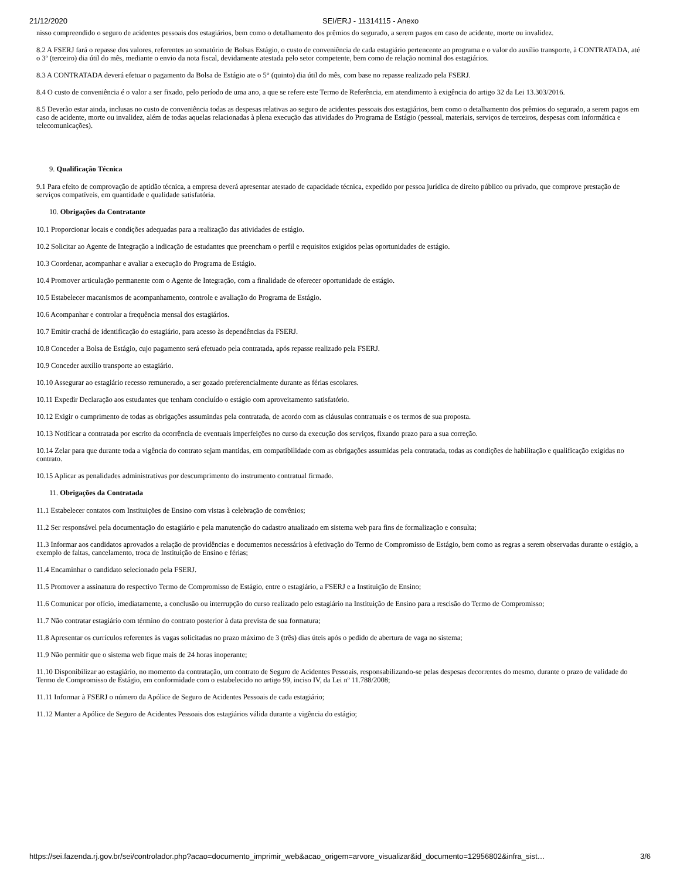21/12/2020 SEI/ERJ - 11314115 - Anexo
nisso compreendido o seguro de acidentes pessoais dos estagiários, bem como o detalhamento dos prêmios do segurado, a serem pagos em caso de acidente, morte ou invalidez.
8.2 A FSERJ fará o repasse dos valores, referentes ao somatório de Bolsas Estágio, o custo de conveniência de cada estagiário pertencente ao programa e o valor do auxílio transporte, à CONTRATADA, até o 3º (terceiro) dia útil do mês, mediante o envio da nota fiscal, devidamente atestada pelo setor competente, bem como de relação nominal dos estagiários.
8.3 A CONTRATADA deverá efetuar o pagamento da Bolsa de Estágio ate o 5° (quinto) dia útil do mês, com base no repasse realizado pela FSERJ.
8.4 O custo de conveniência é o valor a ser fixado, pelo período de uma ano, a que se refere este Termo de Referência, em atendimento à exigência do artigo 32 da Lei 13.303/2016.
8.5 Deverão estar ainda, inclusas no custo de conveniência todas as despesas relativas ao seguro de acidentes pessoais dos estagiários, bem como o detalhamento dos prêmios do segurado, a serem pagos em caso de acidente, morte ou invalidez, além de todas aquelas relacionadas à plena execução das atividades do Programa de Estágio (pessoal, materiais, serviços de terceiros, despesas com informática e telecomunicações).
9. Qualificação Técnica
9.1 Para efeito de comprovação de aptidão técnica, a empresa deverá apresentar atestado de capacidade técnica, expedido por pessoa jurídica de direito público ou privado, que comprove prestação de serviços compatíveis, em quantidade e qualidade satisfatória.
10. Obrigações da Contratante
10.1 Proporcionar locais e condições adequadas para a realização das atividades de estágio.
10.2 Solicitar ao Agente de Integração a indicação de estudantes que preencham o perfil e requisitos exigidos pelas oportunidades de estágio.
10.3 Coordenar, acompanhar e avaliar a execução do Programa de Estágio.
10.4 Promover articulação permanente com o Agente de Integração, com a finalidade de oferecer oportunidade de estágio.
10.5 Estabelecer macanismos de acompanhamento, controle e avaliação do Programa de Estágio.
10.6 Acompanhar e controlar a frequência mensal dos estagiários.
10.7 Emitir crachá de identificação do estagiário, para acesso às dependências da FSERJ.
10.8 Conceder a Bolsa de Estágio, cujo pagamento será efetuado pela contratada, após repasse realizado pela FSERJ.
10.9 Conceder auxílio transporte ao estagiário.
10.10 Assegurar ao estagiário recesso remunerado, a ser gozado preferencialmente durante as férias escolares.
10.11 Expedir Declaração aos estudantes que tenham concluído o estágio com aproveitamento satisfatório.
10.12 Exigir o cumprimento de todas as obrigações assumindas pela contratada, de acordo com as cláusulas contratuais e os termos de sua proposta.
10.13 Notificar a contratada por escrito da ocorrência de eventuais imperfeições no curso da execução dos serviços, fixando prazo para a sua correção.
10.14 Zelar para que durante toda a vigência do contrato sejam mantidas, em compatibilidade com as obrigações assumidas pela contratada, todas as condições de habilitação e qualificação exigidas no contrato.
10.15 Aplicar as penalidades administrativas por descumprimento do instrumento contratual firmado.
11. Obrigações da Contratada
11.1 Estabelecer contatos com Instituições de Ensino com vistas à celebração de convênios;
11.2 Ser responsável pela documentação do estagiário e pela manutenção do cadastro atualizado em sistema web para fins de formalização e consulta;
11.3 Informar aos candidatos aprovados a relação de providências e documentos necessários à efetivação do Termo de Compromisso de Estágio, bem como as regras a serem observadas durante o estágio, a exemplo de faltas, cancelamento, troca de Instituição de Ensino e férias;
11.4 Encaminhar o candidato selecionado pela FSERJ.
11.5 Promover a assinatura do respectivo Termo de Compromisso de Estágio, entre o estagiário, a FSERJ e a Instituição de Ensino;
11.6 Comunicar por ofício, imediatamente, a conclusão ou interrupção do curso realizado pelo estagiário na Instituição de Ensino para a rescisão do Termo de Compromisso;
11.7 Não contratar estagiário com término do contrato posterior à data prevista de sua formatura;
11.8 Apresentar os currículos referentes às vagas solicitadas no prazo máximo de 3 (três) dias úteis após o pedido de abertura de vaga no sistema;
11.9 Não permitir que o sistema web fique mais de 24 horas inoperante;
11.10 Disponibilizar ao estagiário, no momento da contratação, um contrato de Seguro de Acidentes Pessoais, responsabilizando-se pelas despesas decorrentes do mesmo, durante o prazo de validade do Termo de Compromisso de Estágio, em conformidade com o estabelecido no artigo 99, inciso IV, da Lei nº 11.788/2008;
11.11 Informar à FSERJ o número da Apólice de Seguro de Acidentes Pessoais de cada estagiário;
11.12 Manter a Apólice de Seguro de Acidentes Pessoais dos estagiários válida durante a vigência do estágio;
https://sei.fazenda.rj.gov.br/sei/controlador.php?acao=documento_imprimir_web&acao_origem=arvore_visualizar&id_documento=12956802&infra_sist… 3/6